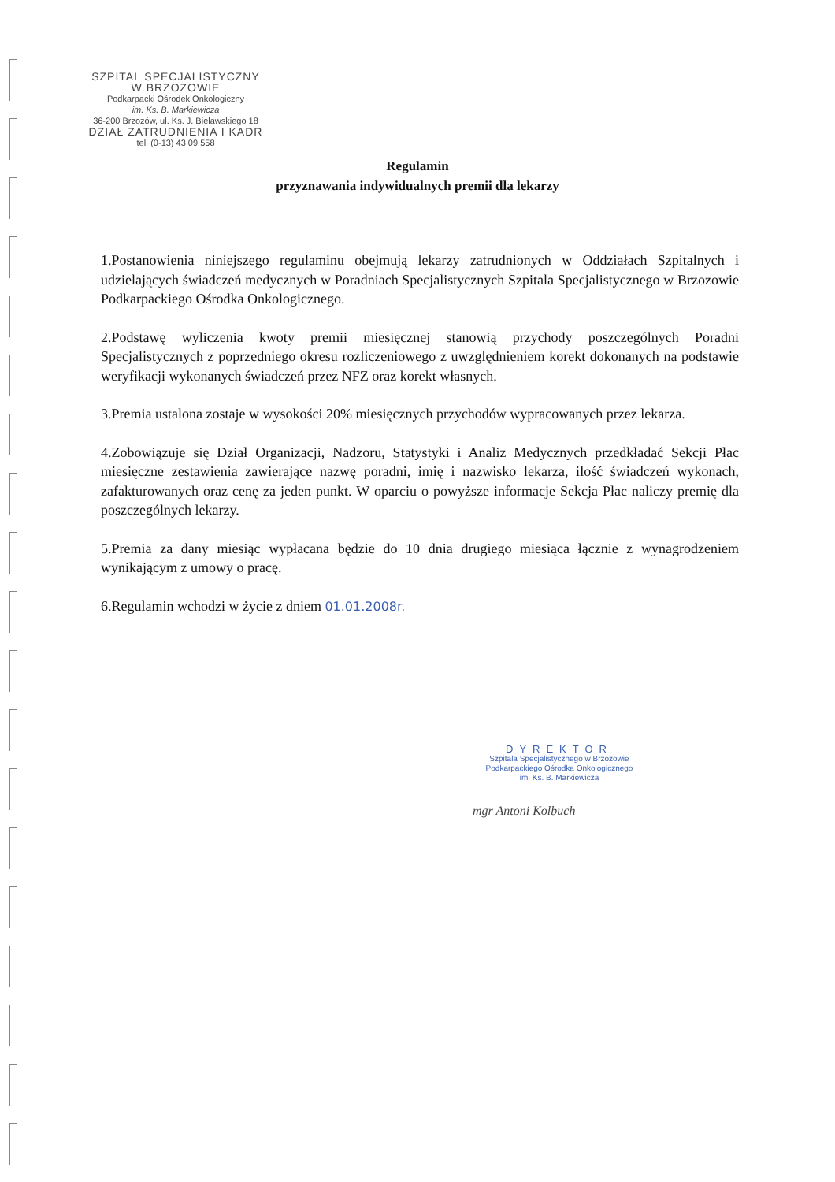SZPITAL SPECJALISTYCZNY
W BRZOZOWIE
Podkarpacki Ośrodek Onkologiczny
im. Ks. B. Markiewicza
36-200 Brzozów, ul. Ks. J. Bielawskiego 18
DZIAŁ ZATRUDNIENIA I KADR
tel. (0-13) 43 09 558
Regulamin
przyznawania indywidualnych premii dla lekarzy
1.Postanowienia niniejszego regulaminu obejmują lekarzy zatrudnionych w Oddziałach Szpitalnych i udzielających świadczeń medycznych w Poradniach Specjalistycznych Szpitala Specjalistycznego w Brzozowie Podkarpackiego Ośrodka Onkologicznego.
2.Podstawę wyliczenia kwoty premii miesięcznej stanowią przychody poszczególnych Poradni Specjalistycznych z poprzedniego okresu rozliczeniowego z uwzględnieniem korekt dokonanych na podstawie weryfikacji wykonanych świadczeń przez NFZ oraz korekt własnych.
3.Premia ustalona zostaje w wysokości 20% miesięcznych przychodów wypracowanych przez lekarza.
4.Zobowiązuje się Dział Organizacji, Nadzoru, Statystyki i Analiz Medycznych przedkładać Sekcji Płac miesięczne zestawienia zawierające nazwę poradni, imię i nazwisko lekarza, ilość świadczeń wykonach, zafakturowanych oraz cenę za jeden punkt. W oparciu o powyższe informacje Sekcja Płac naliczy premię dla poszczególnych lekarzy.
5.Premia za dany miesiąc wypłacana będzie do 10 dnia drugiego miesiąca łącznie z wynagrodzeniem wynikającym z umowy o pracę.
6.Regulamin wchodzi w życie z dniem 01.01.2008r.
DYREKTOR
Szpitala Specjalistycznego w Brzozowie
Podkarpackiego Ośrodka Onkologicznego
im. Ks. B. Markiewicza
mgr Antoni Kolbuch